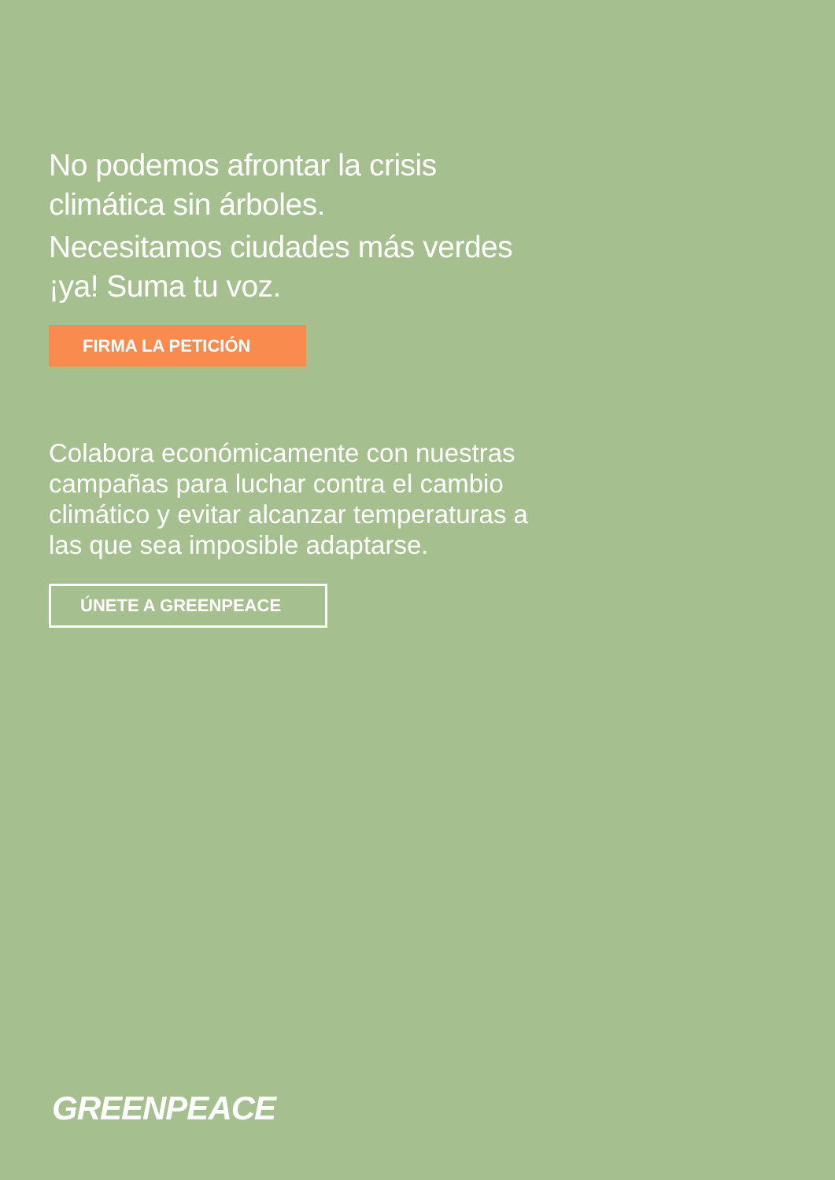No podemos afrontar la crisis climática sin árboles.
Necesitamos ciudades más verdes ¡ya! Suma tu voz.
FIRMA LA PETICIÓN
Colabora económicamente con nuestras campañas para luchar contra el cambio climático y evitar alcanzar temperaturas a las que sea imposible adaptarse.
ÚNETE A GREENPEACE
GREENPEACE